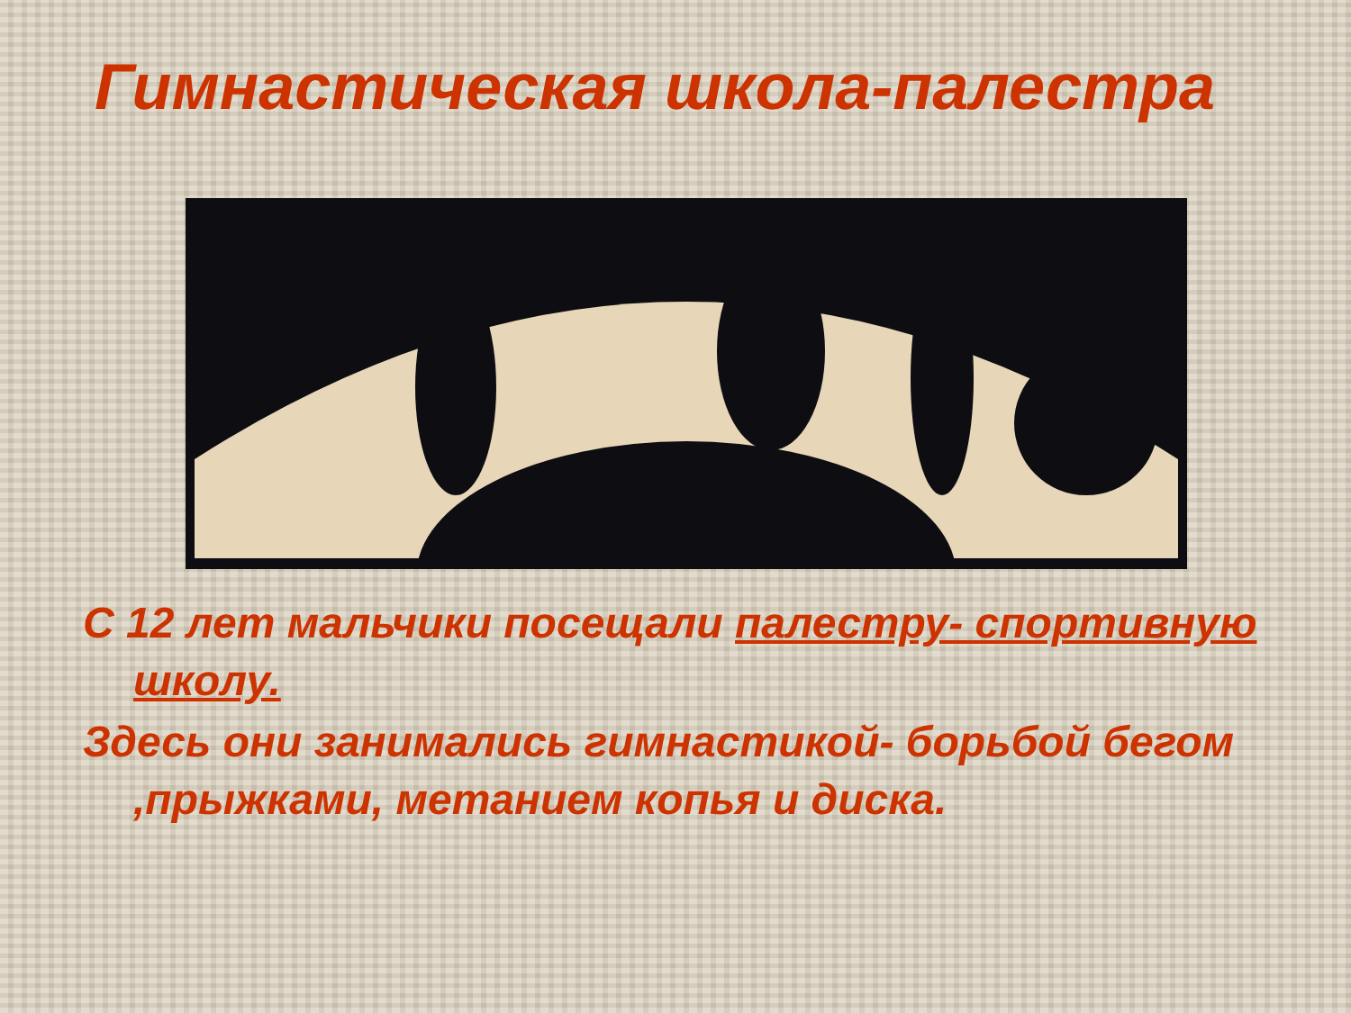Гимнастическая школа-палестра
С 12 лет мальчики посещали палестру- спортивную школу.
Здесь они занимались гимнастикой- борьбой бегом ,прыжками, метанием копья и диска.